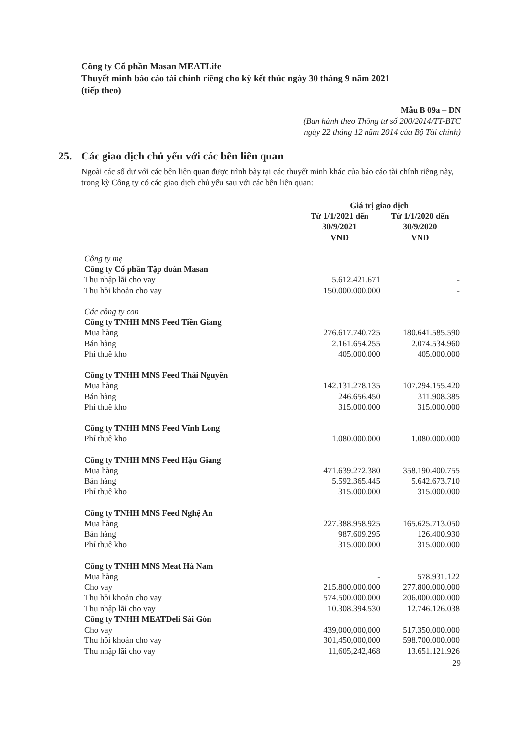Công ty Cổ phần Masan MEATLife
Thuyết minh báo cáo tài chính riêng cho kỳ kết thúc ngày 30 tháng 9 năm 2021
(tiếp theo)
Mẫu B 09a – DN
(Ban hành theo Thông tư số 200/2014/TT-BTC
ngày 22 tháng 12 năm 2014 của Bộ Tài chính)
25. Các giao dịch chủ yếu với các bên liên quan
Ngoài các số dư với các bên liên quan được trình bày tại các thuyết minh khác của báo cáo tài chính riêng này, trong kỳ Công ty có các giao dịch chủ yếu sau với các bên liên quan:
| | Giá trị giao dịch | |
| --- | --- | --- |
| | Từ 1/1/2021 đến 30/9/2021 VND | Từ 1/1/2020 đến 30/9/2020 VND |
| Công ty mẹ | | |
| Công ty Cổ phần Tập đoàn Masan | | |
| Thu nhập lãi cho vay | 5.612.421.671 | - |
| Thu hồi khoản cho vay | 150.000.000.000 | - |
| Các công ty con | | |
| Công ty TNHH MNS Feed Tiền Giang | | |
| Mua hàng | 276.617.740.725 | 180.641.585.590 |
| Bán hàng | 2.161.654.255 | 2.074.534.960 |
| Phí thuê kho | 405.000.000 | 405.000.000 |
| Công ty TNHH MNS Feed Thái Nguyên | | |
| Mua hàng | 142.131.278.135 | 107.294.155.420 |
| Bán hàng | 246.656.450 | 311.908.385 |
| Phí thuê kho | 315.000.000 | 315.000.000 |
| Công ty TNHH MNS Feed Vĩnh Long | | |
| Phí thuê kho | 1.080.000.000 | 1.080.000.000 |
| Công ty TNHH MNS Feed Hậu Giang | | |
| Mua hàng | 471.639.272.380 | 358.190.400.755 |
| Bán hàng | 5.592.365.445 | 5.642.673.710 |
| Phí thuê kho | 315.000.000 | 315.000.000 |
| Công ty TNHH MNS Feed Nghệ An | | |
| Mua hàng | 227.388.958.925 | 165.625.713.050 |
| Bán hàng | 987.609.295 | 126.400.930 |
| Phí thuê kho | 315.000.000 | 315.000.000 |
| Công ty TNHH MNS Meat Hà Nam | | |
| Mua hàng | - | 578.931.122 |
| Cho vay | 215.800.000.000 | 277.800.000.000 |
| Thu hồi khoản cho vay | 574.500.000.000 | 206.000.000.000 |
| Thu nhập lãi cho vay | 10.308.394.530 | 12.746.126.038 |
| Công ty TNHH MEATDeli Sài Gòn | | |
| Cho vay | 439,000,000,000 | 517.350.000.000 |
| Thu hồi khoản cho vay | 301,450,000,000 | 598.700.000.000 |
| Thu nhập lãi cho vay | 11,605,242,468 | 13.651.121.926 |
29